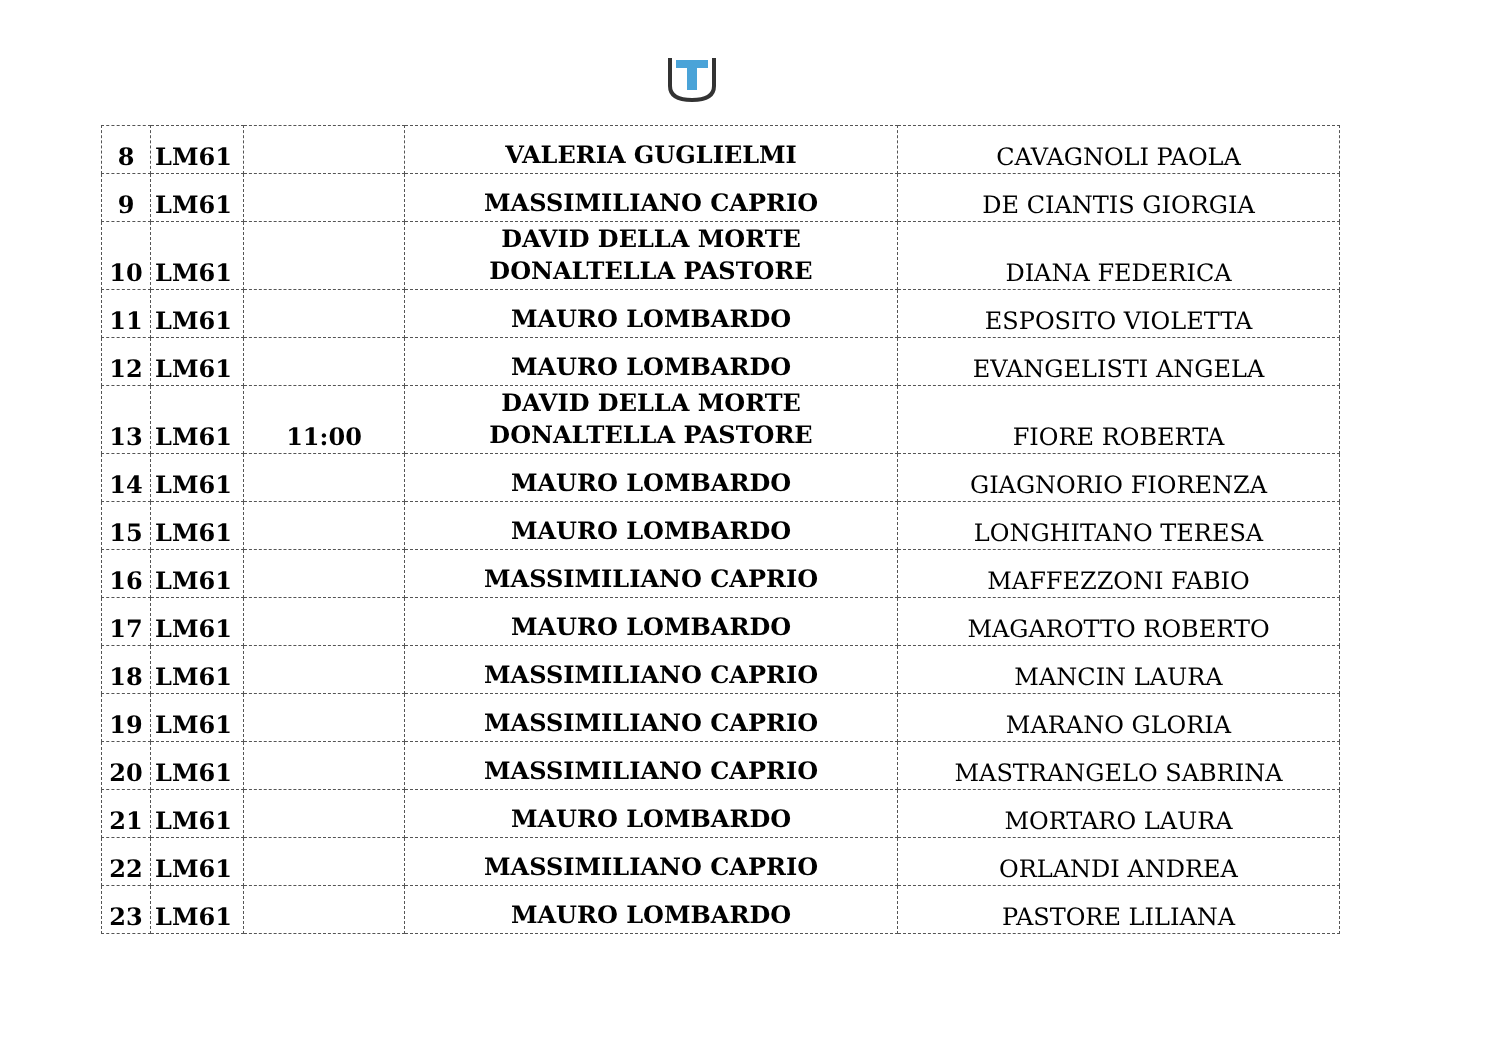| 8 | LM61 | | VALERIA GUGLIELMI | CAVAGNOLI PAOLA |
| 9 | LM61 | | MASSIMILIANO CAPRIO | DE CIANTIS GIORGIA |
| 10 | LM61 | | DAVID DELLA MORTE DONALTELLA PASTORE | DIANA FEDERICA |
| 11 | LM61 | | MAURO LOMBARDO | ESPOSITO VIOLETTA |
| 12 | LM61 | | MAURO LOMBARDO | EVANGELISTI ANGELA |
| 13 | LM61 | 11:00 | DAVID DELLA MORTE DONALTELLA PASTORE | FIORE ROBERTA |
| 14 | LM61 | | MAURO LOMBARDO | GIAGNORIO FIORENZA |
| 15 | LM61 | | MAURO LOMBARDO | LONGHITANO TERESA |
| 16 | LM61 | | MASSIMILIANO CAPRIO | MAFFEZZONI FABIO |
| 17 | LM61 | | MAURO LOMBARDO | MAGAROTTO ROBERTO |
| 18 | LM61 | | MASSIMILIANO CAPRIO | MANCIN LAURA |
| 19 | LM61 | | MASSIMILIANO CAPRIO | MARANO GLORIA |
| 20 | LM61 | | MASSIMILIANO CAPRIO | MASTRANGELO SABRINA |
| 21 | LM61 | | MAURO LOMBARDO | MORTARO LAURA |
| 22 | LM61 | | MASSIMILIANO CAPRIO | ORLANDI ANDREA |
| 23 | LM61 | | MAURO LOMBARDO | PASTORE LILIANA |